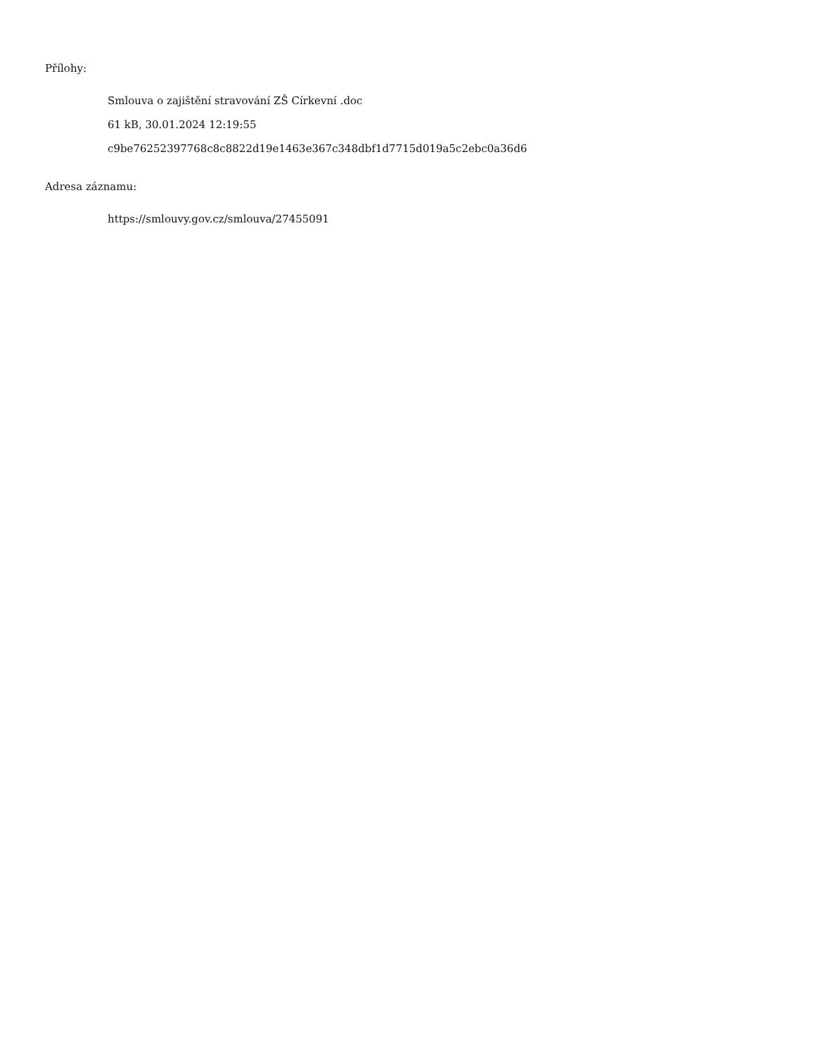Přílohy:
Smlouva o zajištění stravování ZŠ Církevní .doc
61 kB, 30.01.2024 12:19:55
c9be76252397768c8c8822d19e1463e367c348dbf1d7715d019a5c2ebc0a36d6
Adresa záznamu:
https://smlouvy.gov.cz/smlouva/27455091